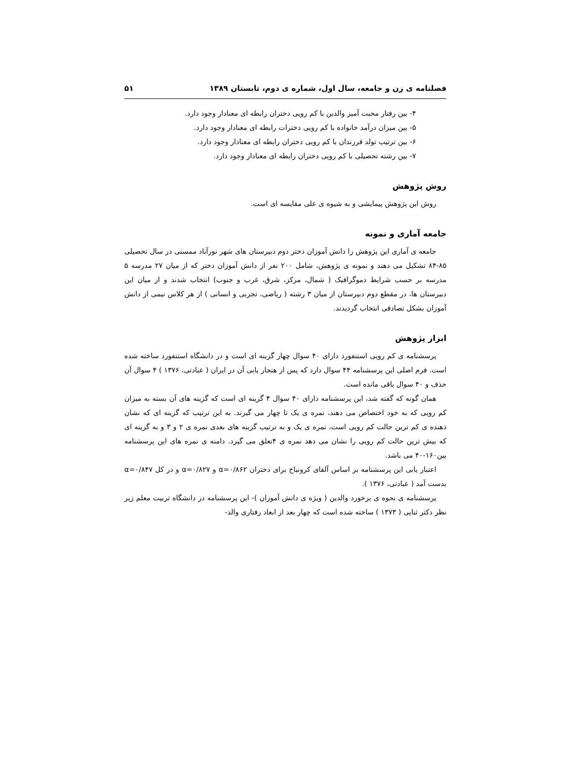فصلنامه ی زن و جامعه، سال اول، شماره ی دوم، تابستان ۱۳۸۹ ۵۱
۴- بین رفتار محبت آمیز والدین با کم رویی دختران رابطه ای معنادار وجود دارد.
۵- بین میزان درآمد خانواده با کم رویی دخترات رابطه ای معنادار وجود دارد.
۶- بین ترتیب تولد فرزندان با کم رویی دختران رابطه ای معنادار وجود دارد.
۷- بین رشته تحصیلی با کم رویی دختران رابطه ای معنادار وجود دارد.
روش پژوهش
روش این پژوهش پیمایشی و به شیوه ی علی مقایسه ای است.
جامعه آماری و نمونه
جامعه ی آماری این پژوهش را دانش آموزان دختر دوم دبیرستان های شهر نورآباد ممسنی در سال تحصیلی ۸۵-۸۴ تشکیل می دهند و نمونه ی پژوهش، شامل ۲۰۰ نفر از دانش آموزان دختر که از میان ۲۷ مدرسه ۵ مدرسه بر حسب شرایط دموگرافیک ( شمال، مرکز، شرق، غرب و جنوب) انتخاب شدند و از میان این دبیرستان ها، در مقطع دوم دبیرستان از میان ۳ رشته ( ریاضی، تجربی و انسانی ) از هر کلاس نیمی از دانش آموزان بشکل تصادفی انتخاب گردیدند.
ابزار پژوهش
پرسشنامه ی کم رویی استنفورد دارای ۴۰ سوال چهار گزینه ای است و در دانشگاه استنفورد ساخته شده است. فرم اصلی این پرسشنامه ۴۴ سوال دارد که پس از هنجار یابی آن در ایران ( عبادتی، ۱۳۷۶ ) ۴ سوال آن حذف و ۴۰ سوال باقی مانده است.
همان گونه که گفته شد، این پرسشنامه دارای ۴۰ سوال ۴ گزینه ای است که گزینه های آن بسته به میزان کم رویی که به خود اختصاص می دهند، نمره ی یک تا چهار می گیرند. به این ترتیب که گزینه ای که نشان دهنده ی کم ترین حالت کم رویی است، نمره ی یک و به ترتیب گزینه های بعدی نمره ی ۲ و ۳ و به گزینه ای که بیش ترین حالت کم رویی را نشان می دهد نمره ی ۴تعلق می گیرد. دامنه ی نمره های این پرسشنامه بین۱۶۰-۴۰ می باشد.
اعتبار یابی این پرسشنامه بر اساس آلفای کرونباخ برای دختران α=۰/۸۶۲ و α=۰/۸۲۷ و در کل α=۰/۸۴۷ بدست آمد ( عبادتی، ۱۳۷۶ ).
پرسشنامه ی نحوه ی برخورد والدین ( ویژه ی دانش آموزان )- این پرسشنامه در دانشگاه تربیت معلم زیر نظر دکتر ثنایی ( ۱۳۷۳ ) ساخته شده است که چهار بعد از ابعاد رفتاری والد-